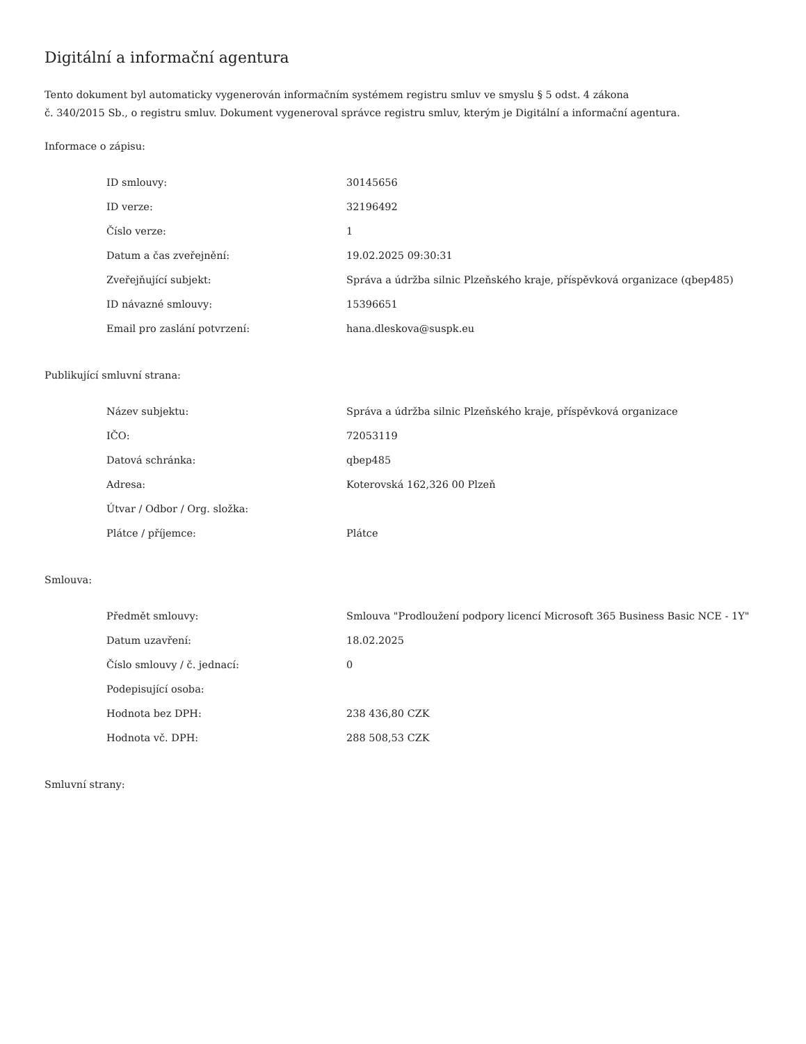Digitální a informační agentura
Tento dokument byl automaticky vygenerován informačním systémem registru smluv ve smyslu § 5 odst. 4 zákona
č. 340/2015 Sb., o registru smluv. Dokument vygeneroval správce registru smluv, kterým je Digitální a informační agentura.
Informace o zápisu:
| ID smlouvy: | 30145656 |
| ID verze: | 32196492 |
| Číslo verze: | 1 |
| Datum a čas zveřejnění: | 19.02.2025 09:30:31 |
| Zveřejňující subjekt: | Správa a údržba silnic Plzeňského kraje, příspěvková organizace (qbep485) |
| ID návazné smlouvy: | 15396651 |
| Email pro zaslání potvrzení: | hana.dleskova@suspk.eu |
Publikující smluvní strana:
| Název subjektu: | Správa a údržba silnic Plzeňského kraje, příspěvková organizace |
| IČO: | 72053119 |
| Datová schránka: | qbep485 |
| Adresa: | Koterovská 162,326 00 Plzeň |
| Útvar / Odbor / Org. složka: | |
| Plátce / příjemce: | Plátce |
Smlouva:
| Předmět smlouvy: | Smlouva "Prodloužení podpory licencí Microsoft 365 Business Basic NCE - 1Y" |
| Datum uzavření: | 18.02.2025 |
| Číslo smlouvy / č. jednací: | 0 |
| Podepisující osoba: | |
| Hodnota bez DPH: | 238 436,80 CZK |
| Hodnota vč. DPH: | 288 508,53 CZK |
Smluvní strany: